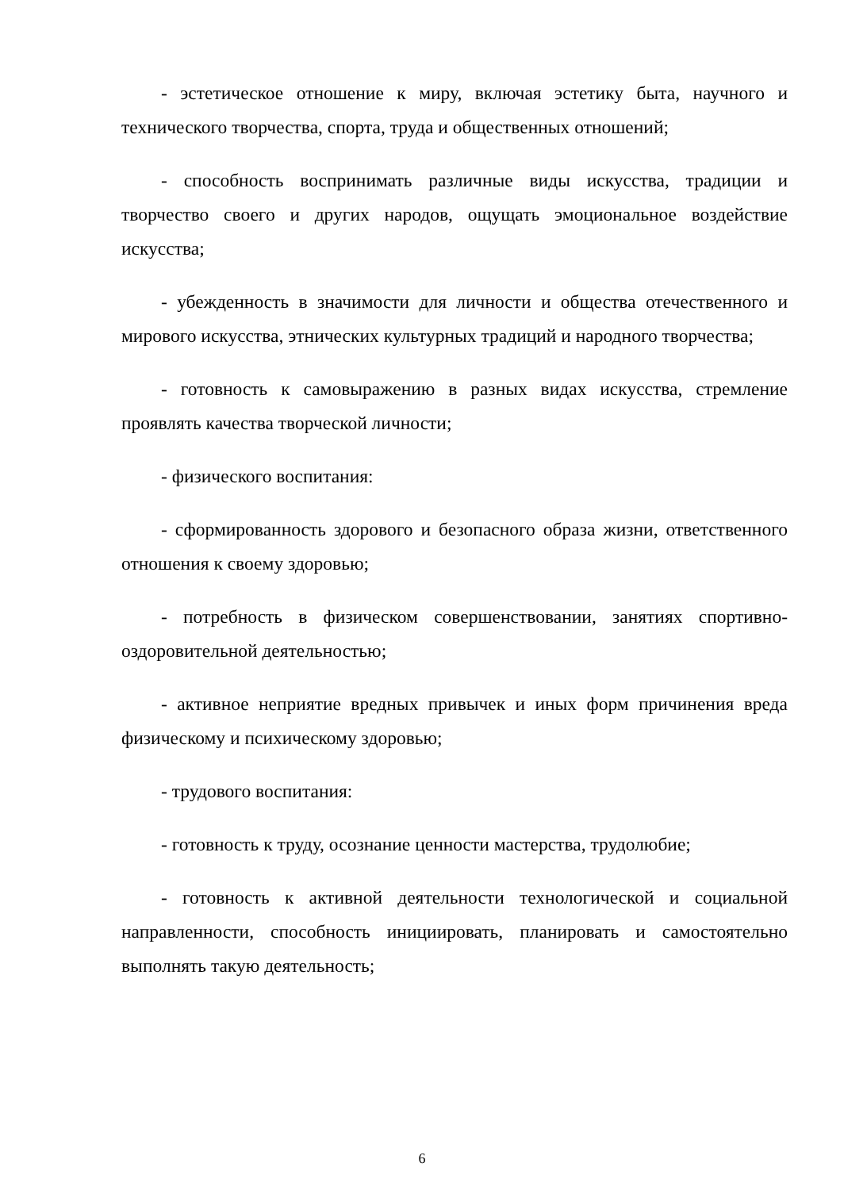- эстетическое отношение к миру, включая эстетику быта, научного и технического творчества, спорта, труда и общественных отношений;
- способность воспринимать различные виды искусства, традиции и творчество своего и других народов, ощущать эмоциональное воздействие искусства;
- убежденность в значимости для личности и общества отечественного и мирового искусства, этнических культурных традиций и народного творчества;
- готовность к самовыражению в разных видах искусства, стремление проявлять качества творческой личности;
- физического воспитания:
- сформированность здорового и безопасного образа жизни, ответственного отношения к своему здоровью;
- потребность в физическом совершенствовании, занятиях спортивно-оздоровительной деятельностью;
- активное неприятие вредных привычек и иных форм причинения вреда физическому и психическому здоровью;
- трудового воспитания:
- готовность к труду, осознание ценности мастерства, трудолюбие;
- готовность к активной деятельности технологической и социальной направленности, способность инициировать, планировать и самостоятельно выполнять такую деятельность;
6